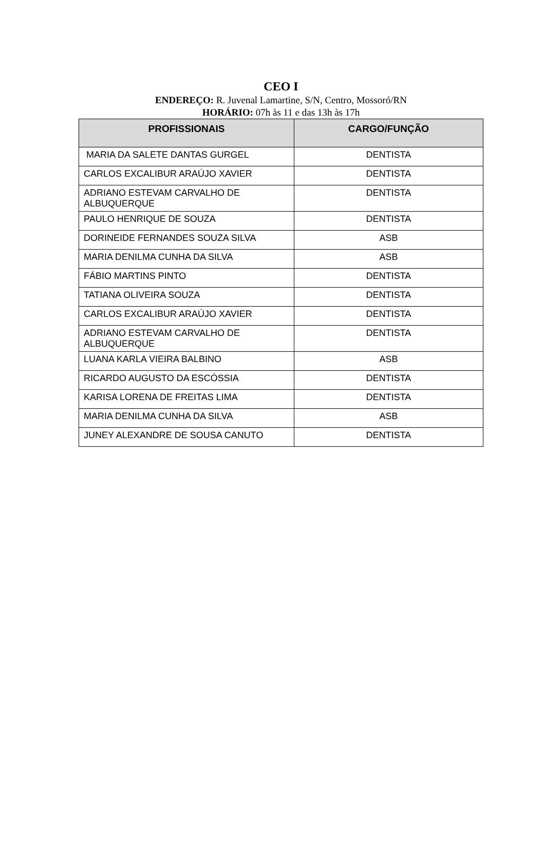CEO I
ENDEREÇO: R. Juvenal Lamartine, S/N, Centro, Mossoró/RN
HORÁRIO: 07h às 11 e das 13h às 17h
| PROFISSIONAIS | CARGO/FUNÇÃO |
| --- | --- |
| MARIA DA SALETE DANTAS GURGEL | DENTISTA |
| CARLOS EXCALIBUR ARAÚJO XAVIER | DENTISTA |
| ADRIANO ESTEVAM CARVALHO DE ALBUQUERQUE | DENTISTA |
| PAULO HENRIQUE DE SOUZA | DENTISTA |
| DORINEIDE FERNANDES SOUZA SILVA | ASB |
| MARIA DENILMA CUNHA DA SILVA | ASB |
| FÁBIO MARTINS PINTO | DENTISTA |
| TATIANA OLIVEIRA SOUZA | DENTISTA |
| CARLOS EXCALIBUR ARAÚJO XAVIER | DENTISTA |
| ADRIANO ESTEVAM CARVALHO DE ALBUQUERQUE | DENTISTA |
| LUANA KARLA VIEIRA BALBINO | ASB |
| RICARDO AUGUSTO DA ESCÓSSIA | DENTISTA |
| KARISA LORENA DE FREITAS LIMA | DENTISTA |
| MARIA DENILMA CUNHA DA SILVA | ASB |
| JUNEY ALEXANDRE DE SOUSA CANUTO | DENTISTA |